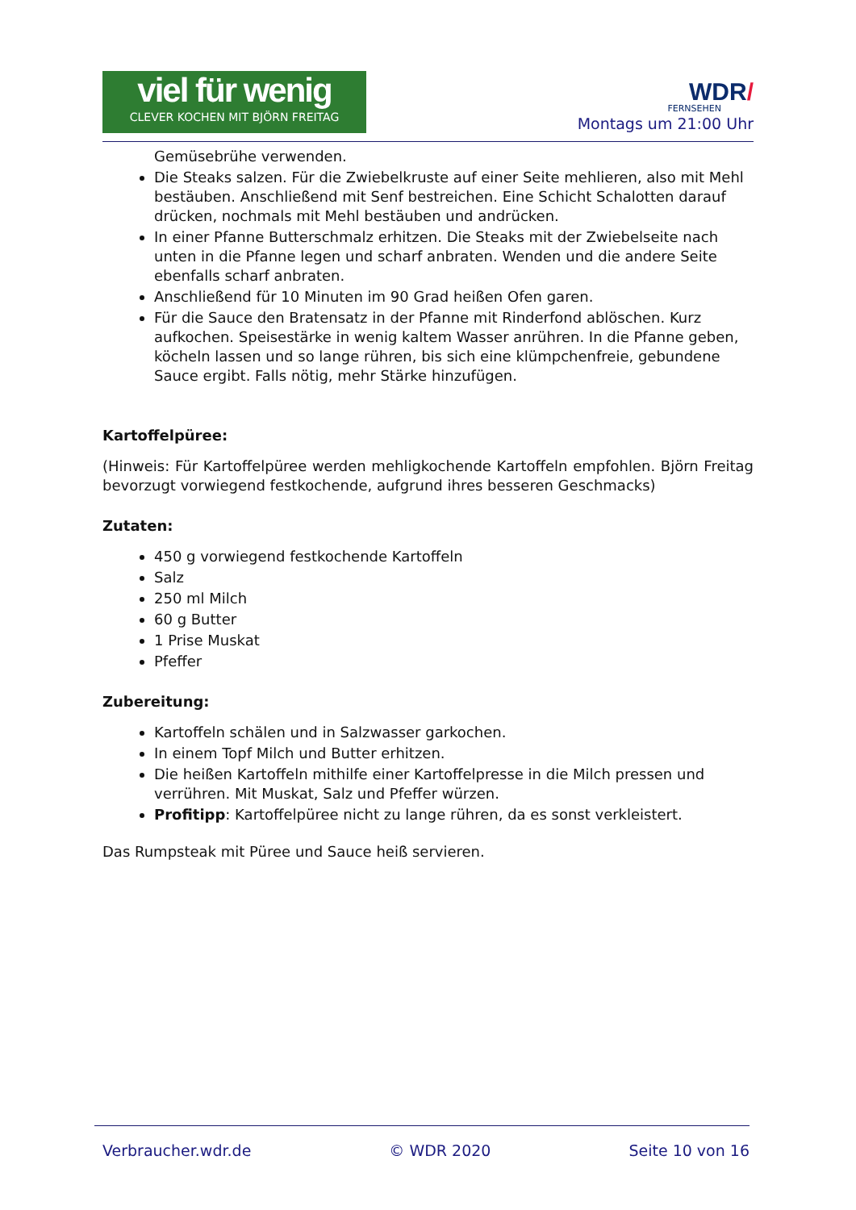viel für wenig
CLEVER KOCHEN MIT BJÖRN FREITAG
WDR/
FERNSEHEN
Montags um 21:00 Uhr
Gemüsebrühe verwenden.
Die Steaks salzen. Für die Zwiebelkruste auf einer Seite mehlieren, also mit Mehl bestäuben. Anschließend mit Senf bestreichen. Eine Schicht Schalotten darauf drücken, nochmals mit Mehl bestäuben und andrücken.
In einer Pfanne Butterschmalz erhitzen. Die Steaks mit der Zwiebelseite nach unten in die Pfanne legen und scharf anbraten. Wenden und die andere Seite ebenfalls scharf anbraten.
Anschließend für 10 Minuten im 90 Grad heißen Ofen garen.
Für die Sauce den Bratensatz in der Pfanne mit Rinderfond ablöschen. Kurz aufkochen. Speisestärke in wenig kaltem Wasser anrühren. In die Pfanne geben, köcheln lassen und so lange rühren, bis sich eine klümpchenfreie, gebundene Sauce ergibt. Falls nötig, mehr Stärke hinzufügen.
Kartoffelpüree:
(Hinweis: Für Kartoffelpüree werden mehligkochende Kartoffeln empfohlen. Björn Freitag bevorzugt vorwiegend festkochende, aufgrund ihres besseren Geschmacks)
Zutaten:
450 g vorwiegend festkochende Kartoffeln
Salz
250 ml Milch
60 g Butter
1 Prise Muskat
Pfeffer
Zubereitung:
Kartoffeln schälen und in Salzwasser garkochen.
In einem Topf Milch und Butter erhitzen.
Die heißen Kartoffeln mithilfe einer Kartoffelpresse in die Milch pressen und verrühren. Mit Muskat, Salz und Pfeffer würzen.
Profitipp: Kartoffelpüree nicht zu lange rühren, da es sonst verkleistert.
Das Rumpsteak mit Püree und Sauce heiß servieren.
Verbraucher.wdr.de © WDR 2020 Seite 10 von 16